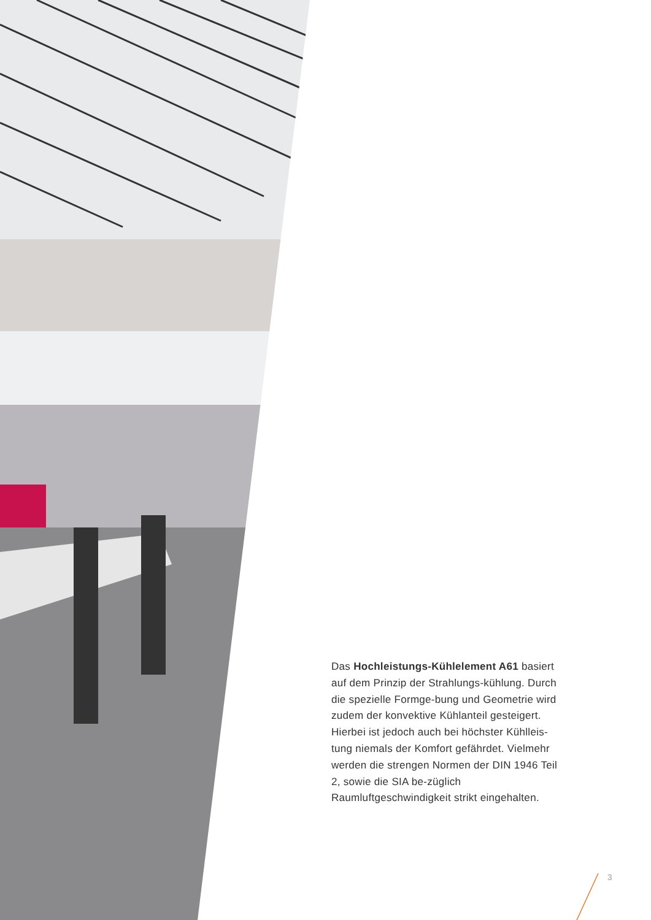Das Hochleistungs-Kühlelement A61 basiert auf dem Prinzip der Strahlungs-kühlung. Durch die spezielle Formge-bung und Geometrie wird zudem der konvektive Kühlanteil gesteigert. Hierbei ist jedoch auch bei höchster Kühlleis-tung niemals der Komfort gefährdet. Vielmehr werden die strengen Normen der DIN 1946 Teil 2, sowie die SIA be-züglich Raumluftgeschwindigkeit strikt eingehalten.
3